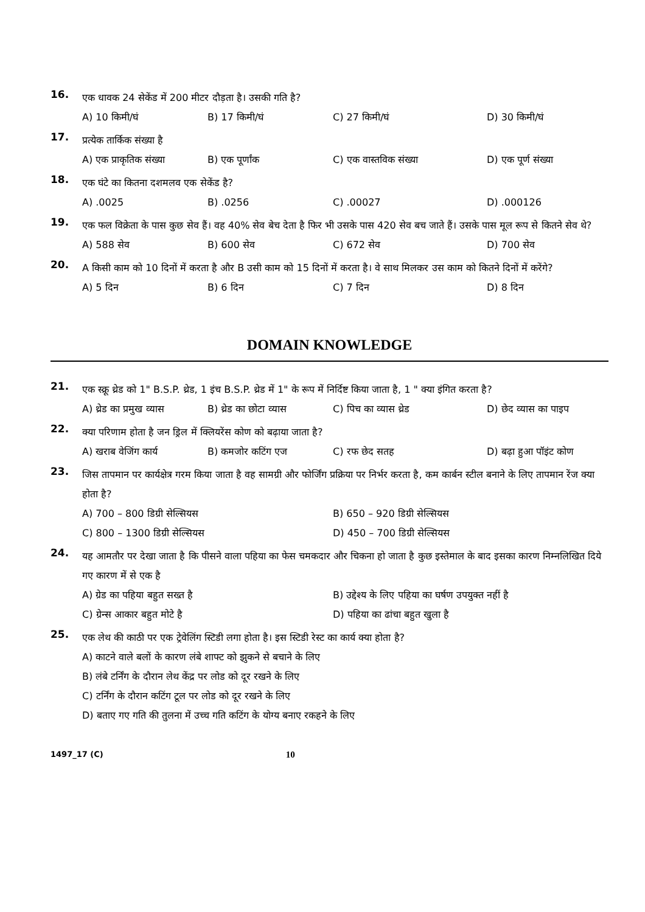16.
एक धावक 24 सेकेंड में 200 मीटर दौड़ता है। उसकी गति है?
A) 10 किमी/घं B) 17 किमी/घं C) 27 किमी/घं D) 30 किमी/घं
17.
प्रत्येक तार्किक संख्या है
A) एक प्राकृतिक संख्या B) एक पूर्णांक C) एक वास्तविक संख्या D) एक पूर्ण संख्या
18.
एक घंटे का कितना दशमलव एक सेकेंड है?
A) .0025 B) .0256 C) .00027 D) .000126
19.
एक फल विक्रेता के पास कुछ सेव हैं। वह 40% सेव बेच देता है फिर भी उसके पास 420 सेव बच जाते हैं। उसके पास मूल रूप से कितने सेव थे?
A) 588 सेव B) 600 सेव C) 672 सेव D) 700 सेव
20.
A किसी काम को 10 दिनों में करता है और B उसी काम को 15 दिनों में करता है। वे साथ मिलकर उस काम को कितने दिनों में करेंगे?
A) 5 दिन B) 6 दिन C) 7 दिन D) 8 दिन
DOMAIN KNOWLEDGE
21.
एक स्क्रू थ्रेड को 1" B.S.P. थ्रेड, 1 इंच B.S.P. थ्रेड में 1" के रूप में निर्दिष्ट किया जाता है, 1 " क्या इंगित करता है?
A) थ्रेड का प्रमुख व्यास B) थ्रेड का छोटा व्यास C) पिच का व्यास थ्रेड D) छेद व्यास का पाइप
22.
क्या परिणाम होता है जन ड्रिल में क्लियरेंस कोण को बढ़ाया जाता है?
A) खराब वेजिंग कार्य B) कमजोर कटिंग एज C) रफ छेद सतह D) बढ़ा हुआ पॉइंट कोण
23.
जिस तापमान पर कार्यक्षेत्र गरम किया जाता है वह सामग्री और फोर्जिंग प्रक्रिया पर निर्भर करता है, कम कार्बन स्टील बनाने के लिए तापमान रेंज क्या होता है?
A) 700 – 800 डिग्री सेल्सियस B) 650 – 920 डिग्री सेल्सियस
C) 800 – 1300 डिग्री सेल्सियस D) 450 – 700 डिग्री सेल्सियस
24.
यह आमतौर पर देखा जाता है कि पीसने वाला पहिया का फेस चमकदार और चिकना हो जाता है कुछ इस्तेमाल के बाद इसका कारण निम्नलिखित दिये गए कारण में से एक है
A) ग्रेड का पहिया बहुत सख्त है B) उद्देश्य के लिए पहिया का घर्षण उपयुक्त नहीं है
C) ग्रेन्स आकार बहुत मोटे है D) पहिया का ढांचा बहुत खुला है
25.
एक लेथ की काठी पर एक ट्रेवेलिंग स्टिडी लगा होता है। इस स्टिडी रेस्ट का कार्य क्या होता है?
A) काटने वाले बलों के कारण लंबे शाफ्ट को झुकने से बचाने के लिए
B) लंबे टर्निंग के दौरान लेथ केंद्र पर लोड को दूर रखने के लिए
C) टर्निंग के दौरान कटिंग टूल पर लोड को दूर रखने के लिए
D) बताए गए गति की तुलना में उच्च गति कटिंग के योग्य बनाए रकहने के लिए
1497_17 (C)
10